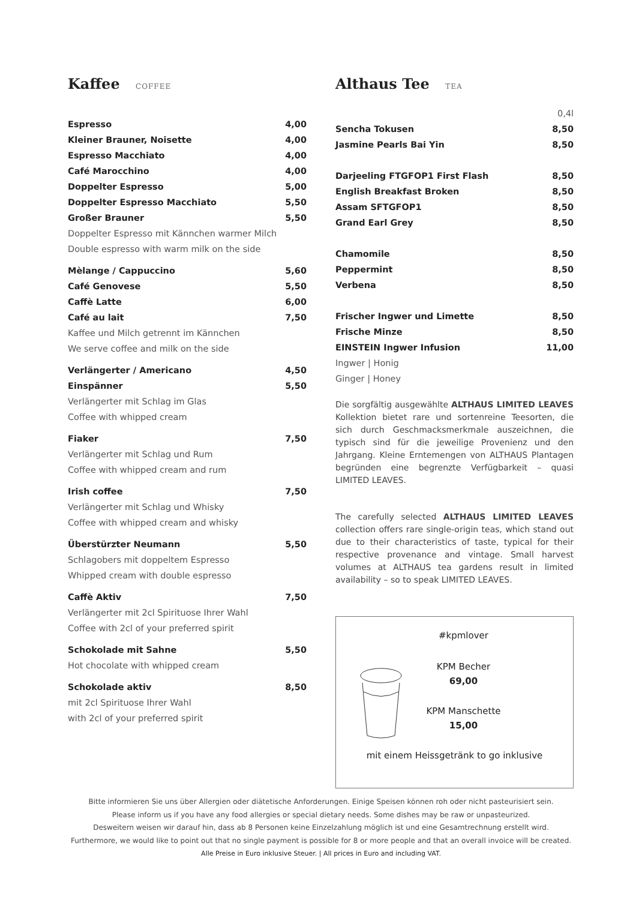Kaffee COFFEE
| Espresso | 4,00 |
| Kleiner Brauner, Noisette | 4,00 |
| Espresso Macchiato | 4,00 |
| Café Marocchino | 4,00 |
| Doppelter Espresso | 5,00 |
| Doppelter Espresso Macchiato | 5,50 |
| Großer Brauner | 5,50 |
| Doppelter Espresso mit Kännchen warmer Milch | |
| Double espresso with warm milk on the side | |
| Mèlange / Cappuccino | 5,60 |
| Café Genovese | 5,50 |
| Caffè Latte | 6,00 |
| Café au lait | 7,50 |
| Kaffee und Milch getrennt im Kännchen | |
| We serve coffee and milk on the side | |
| Verlängerter / Americano | 4,50 |
| Einspänner | 5,50 |
| Verlängerter mit Schlag im Glas | |
| Coffee with whipped cream | |
| Fiaker | 7,50 |
| Verlängerter mit Schlag und Rum | |
| Coffee with whipped cream and rum | |
| Irish coffee | 7,50 |
| Verlängerter mit Schlag und Whisky | |
| Coffee with whipped cream and whisky | |
| Überstürzter Neumann | 5,50 |
| Schlagobers mit doppeltem Espresso | |
| Whipped cream with double espresso | |
| Caffè Aktiv | 7,50 |
| Verlängerter mit 2cl Spirituose Ihrer Wahl | |
| Coffee with 2cl of your preferred spirit | |
| Schokolade mit Sahne | 5,50 |
| Hot chocolate with whipped cream | |
| Schokolade aktiv | 8,50 |
| mit 2cl Spirituose Ihrer Wahl | |
| with 2cl of your preferred spirit | |
Althaus Tee TEA
| | 0,4l |
| Sencha Tokusen | 8,50 |
| Jasmine Pearls Bai Yin | 8,50 |
| Darjeeling FTGFOP1 First Flash | 8,50 |
| English Breakfast Broken | 8,50 |
| Assam SFTGFOP1 | 8,50 |
| Grand Earl Grey | 8,50 |
| Chamomile | 8,50 |
| Peppermint | 8,50 |
| Verbena | 8,50 |
| Frischer Ingwer und Limette | 8,50 |
| Frische Minze | 8,50 |
| EINSTEIN Ingwer Infusion | 11,00 |
| Ingwer / Honig | |
| Ginger / Honey | |
Die sorgfältig ausgewählte ALTHAUS LIMITED LEAVES Kollektion bietet rare und sortenreine Teesorten, die sich durch Geschmacksmerkmale auszeichnen, die typisch sind für die jeweilige Provenienz und den Jahrgang. Kleine Erntemengen von ALTHAUS Plantagen begründen eine begrenzte Verfügbarkeit – quasi LIMITED LEAVES.
The carefully selected ALTHAUS LIMITED LEAVES collection offers rare single-origin teas, which stand out due to their characteristics of taste, typical for their respective provenance and vintage. Small harvest volumes at ALTHAUS tea gardens result in limited availability – so to speak LIMITED LEAVES.
#kpmlover
KPM Becher
69,00
KPM Manschette
15,00
mit einem Heissgetränk to go inklusive
Bitte informieren Sie uns über Allergien oder diätetische Anforderungen. Einige Speisen können roh oder nicht pasteurisiert sein.
Please inform us if you have any food allergies or special dietary needs. Some dishes may be raw or unpasteurized.
Desweitern weisen wir darauf hin, dass ab 8 Personen keine Einzelzahlung möglich ist und eine Gesamtrechnung erstellt wird.
Furthermore, we would like to point out that no single payment is possible for 8 or more people and that an overall invoice will be created.
Alle Preise in Euro inklusive Steuer. | All prices in Euro and including VAT.